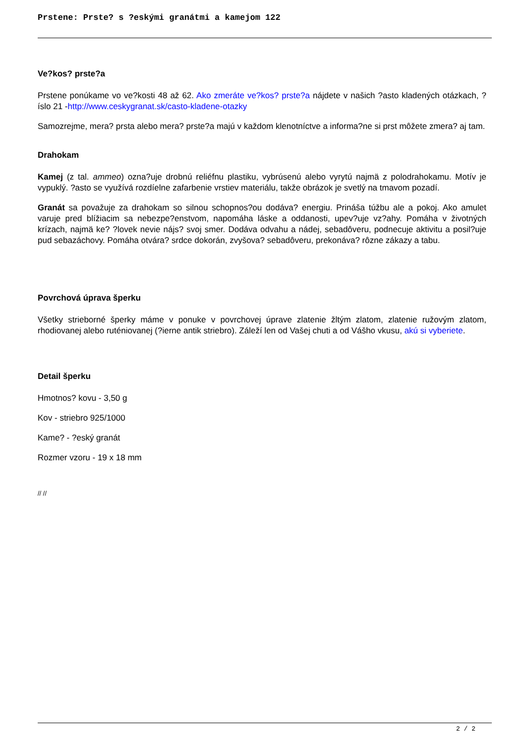Prstene: Prste? s ?eskými granátmi a kamejom 122
Ve?kos? prste?a
Prstene ponúkame vo ve?kosti 48 až 62. Ako zmeráte ve?kos? prste?a nájdete v našich ?asto kladených otázkach, ?íslo 21 -http://www.ceskygranat.sk/casto-kladene-otazky
Samozrejme, mera? prsta alebo mera? prste?a majú v každom klenotníctve a informa?ne si prst môžete zmera? aj tam.
Drahokam
Kamej (z tal. ammeo) ozna?uje drobnú reliéfnu plastiku, vybrúsenú alebo vyrytú najmä z polodrahokamu. Motív je vypuklý. ?asto se využívá rozdíelne zafarbenie vrstiev materiálu, takže obrázok je svetlý na tmavom pozadí.
Granát sa považuje za drahokam so silnou schopnos?ou dodáva? energiu. Prináša túžbu ale a pokoj. Ako amulet varuje pred blížiacim sa nebezpe?enstvom, napomáha láske a oddanosti, upev?uje vz?ahy. Pomáha v životných krízach, najmä ke? ?lovek nevie nájs? svoj smer. Dodáva odvahu a nádej, sebadôveru, podnecuje aktivitu a posil?uje pud sebazáchovy. Pomáha otvára? srdce dokorán, zvyšova? sebadôveru, prekonáva? rôzne zákazy a tabu.
Povrchová úprava šperku
Všetky strieborné šperky máme v ponuke v povrchovej úprave zlatenie žltým zlatom, zlatenie ružovým zlatom, rhodiovanej alebo ruténiovanej (?ierne antik striebro). Záleží len od Vašej chuti a od Vášho vkusu, akú si vyberiete.
Detail šperku
Hmotnos? kovu - 3,50 g
Kov - striebro 925/1000
Kame? - ?eský granát
Rozmer vzoru - 19 x 18 mm
// //
2 / 2